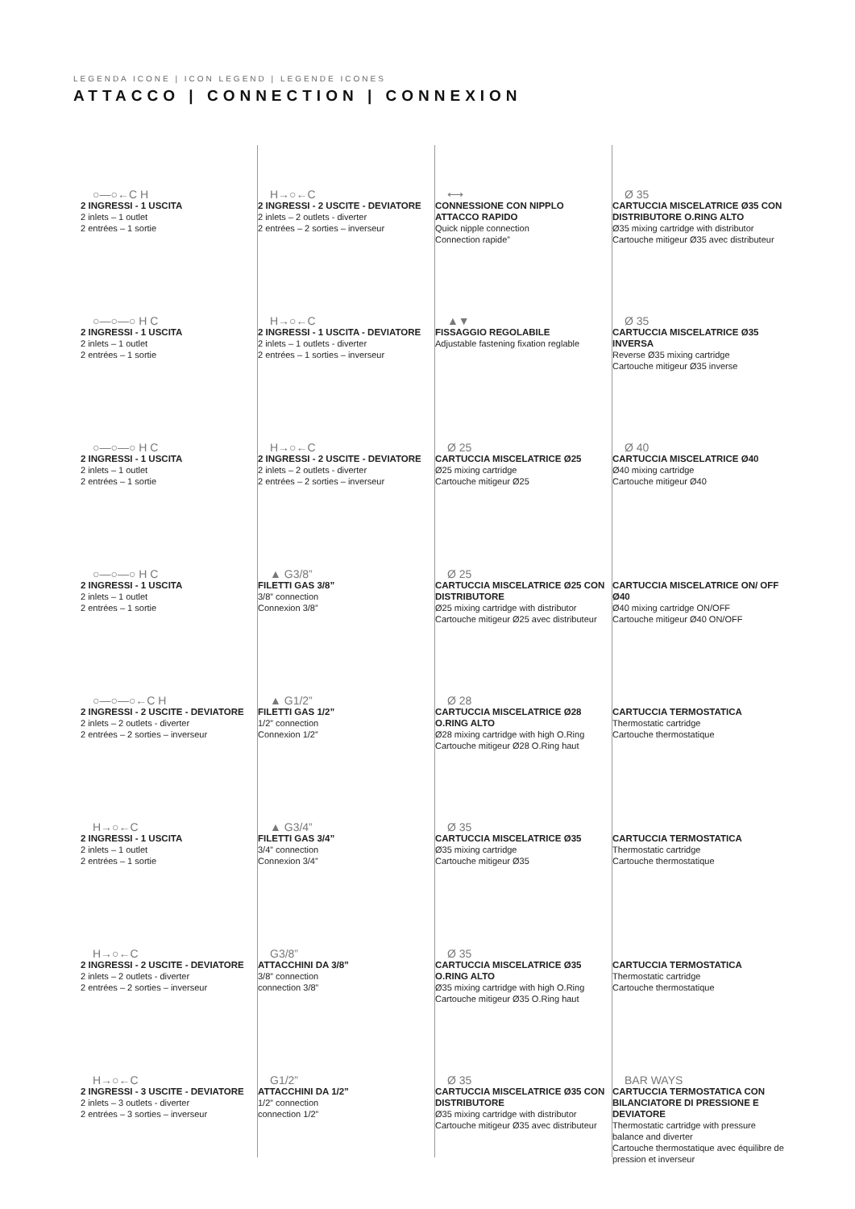LEGENDA ICONE | ICON LEGEND | LEGENDE ICONES
ATTACCO | CONNECTION | CONNEXION
○—○←C H
2 INGRESSI - 1 USCITA
2 inlets – 1 outlet
2 entrées – 1 sortie
○—○—○ H C
2 INGRESSI - 1 USCITA
2 inlets – 1 outlet
2 entrées – 1 sortie
○—○—○ H C
2 INGRESSI - 1 USCITA
2 inlets – 1 outlet
2 entrées – 1 sortie
○—○—○ H C
2 INGRESSI - 1 USCITA
2 inlets – 1 outlet
2 entrées – 1 sortie
○—○—○←C H
2 INGRESSI - 2 USCITE - DEVIATORE
2 inlets – 2 outlets - diverter
2 entrées – 2 sorties – inverseur
H→○←C
2 INGRESSI - 1 USCITA
2 inlets – 1 outlet
2 entrées – 1 sortie
H→○←C
2 INGRESSI - 2 USCITE - DEVIATORE
2 inlets – 2 outlets - diverter
2 entrées – 2 sorties – inverseur
H→○←C
2 INGRESSI - 3 USCITE - DEVIATORE
2 inlets – 3 outlets - diverter
2 entrées – 3 sorties – inverseur
H→○←C
2 INGRESSI - 2 USCITE - DEVIATORE
2 inlets – 2 outlets - diverter
2 entrées – 2 sorties – inverseur
H→○←C
2 INGRESSI - 1 USCITA - DEVIATORE
2 inlets – 1 outlets - diverter
2 entrées – 1 sorties – inverseur
H→○←C
2 INGRESSI - 2 USCITE - DEVIATORE
2 inlets – 2 outlets - diverter
2 entrées – 2 sorties – inverseur
▲ G3/8”
FILETTI GAS 3/8”
3/8” connection
Connexion 3/8”
▲ G1/2”
FILETTI GAS 1/2”
1/2” connection
Connexion 1/2”
▲ G3/4”
FILETTI GAS 3/4”
3/4” connection
Connexion 3/4”
G3/8”
ATTACCHINI DA 3/8”
3/8” connection
connection 3/8”
G1/2”
ATTACCHINI DA 1/2”
1/2” connection
connection 1/2”
⟷
CONNESSIONE CON NIPPLO ATTACCO RAPIDO
Quick nipple connection
Connection rapide”
▲▼
FISSAGGIO REGOLABILE
Adjustable fastening fixation reglable
Ø 25
CARTUCCIA MISCELATRICE Ø25
Ø25 mixing cartridge
Cartouche mitigeur Ø25
Ø 25
CARTUCCIA MISCELATRICE Ø25 CON DISTRIBUTORE
Ø25 mixing cartridge with distributor
Cartouche mitigeur Ø25 avec distributeur
Ø 28
CARTUCCIA MISCELATRICE Ø28 O.RING ALTO
Ø28 mixing cartridge with high O.Ring
Cartouche mitigeur Ø28 O.Ring haut
Ø 35
CARTUCCIA MISCELATRICE Ø35
Ø35 mixing cartridge
Cartouche mitigeur Ø35
Ø 35
CARTUCCIA MISCELATRICE Ø35 O.RING ALTO
Ø35 mixing cartridge with high O.Ring
Cartouche mitigeur Ø35 O.Ring haut
Ø 35
CARTUCCIA MISCELATRICE Ø35 CON DISTRIBUTORE
Ø35 mixing cartridge with distributor
Cartouche mitigeur Ø35 avec distributeur
Ø 35
CARTUCCIA MISCELATRICE Ø35 CON DISTRIBUTORE O.RING ALTO
Ø35 mixing cartridge with distributor
Cartouche mitigeur Ø35 avec distributeur
Ø 35
CARTUCCIA MISCELATRICE Ø35 INVERSA
Reverse Ø35 mixing cartridge
Cartouche mitigeur Ø35 inverse
Ø 40
CARTUCCIA MISCELATRICE Ø40
Ø40 mixing cartridge
Cartouche mitigeur Ø40
CARTUCCIA MISCELATRICE ON/ OFF Ø40
Ø40 mixing cartridge ON/OFF
Cartouche mitigeur Ø40 ON/OFF
CARTUCCIA TERMOSTATICA
Thermostatic cartridge
Cartouche thermostatique
CARTUCCIA TERMOSTATICA
Thermostatic cartridge
Cartouche thermostatique
CARTUCCIA TERMOSTATICA
Thermostatic cartridge
Cartouche thermostatique
BAR WAYS
CARTUCCIA TERMOSTATICA CON BILANCIATORE DI PRESSIONE E DEVIATORE
Thermostatic cartridge with pressure balance and diverter
Cartouche thermostatique avec équilibre de pression et inverseur